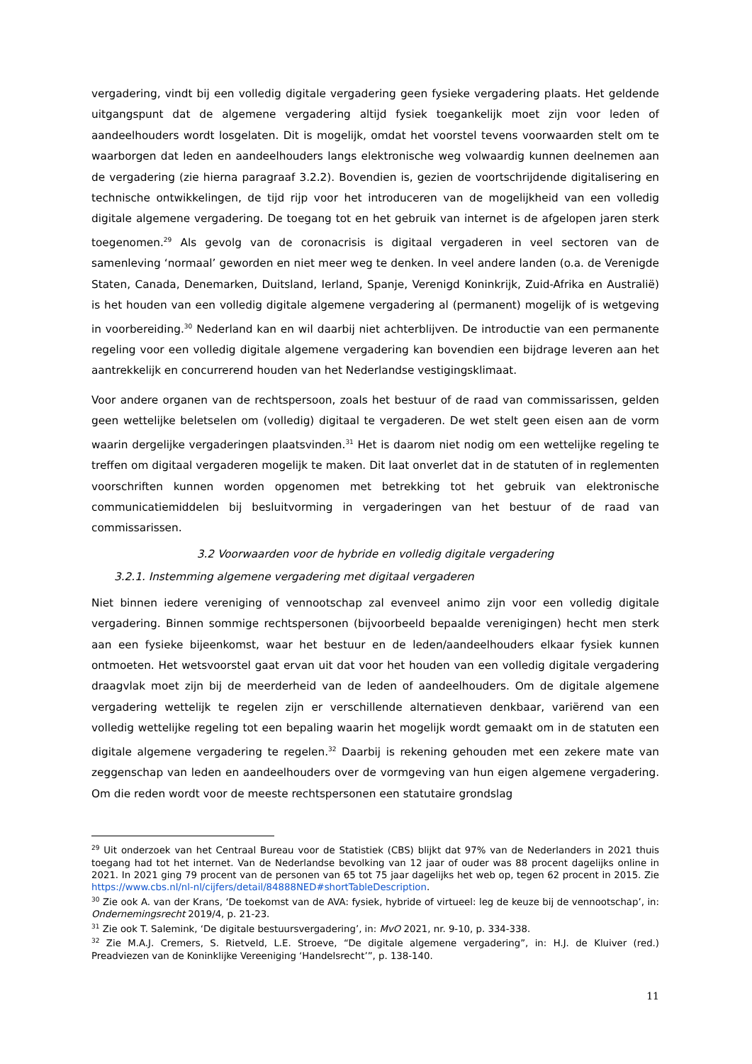vergadering, vindt bij een volledig digitale vergadering geen fysieke vergadering plaats. Het geldende uitgangspunt dat de algemene vergadering altijd fysiek toegankelijk moet zijn voor leden of aandeelhouders wordt losgelaten. Dit is mogelijk, omdat het voorstel tevens voorwaarden stelt om te waarborgen dat leden en aandeelhouders langs elektronische weg volwaardig kunnen deelnemen aan de vergadering (zie hierna paragraaf 3.2.2). Bovendien is, gezien de voortschrijdende digitalisering en technische ontwikkelingen, de tijd rijp voor het introduceren van de mogelijkheid van een volledig digitale algemene vergadering. De toegang tot en het gebruik van internet is de afgelopen jaren sterk toegenomen.<sup>29</sup> Als gevolg van de coronacrisis is digitaal vergaderen in veel sectoren van de samenleving ‘normaal’ geworden en niet meer weg te denken. In veel andere landen (o.a. de Verenigde Staten, Canada, Denemarken, Duitsland, Ierland, Spanje, Verenigd Koninkrijk, Zuid-Afrika en Australië) is het houden van een volledig digitale algemene vergadering al (permanent) mogelijk of is wetgeving in voorbereiding.<sup>30</sup> Nederland kan en wil daarbij niet achterblijven. De introductie van een permanente regeling voor een volledig digitale algemene vergadering kan bovendien een bijdrage leveren aan het aantrekkelijk en concurrerend houden van het Nederlandse vestigingsklimaat.
Voor andere organen van de rechtspersoon, zoals het bestuur of de raad van commissarissen, gelden geen wettelijke beletselen om (volledig) digitaal te vergaderen. De wet stelt geen eisen aan de vorm waarin dergelijke vergaderingen plaatsvinden.<sup>31</sup> Het is daarom niet nodig om een wettelijke regeling te treffen om digitaal vergaderen mogelijk te maken. Dit laat onverlet dat in de statuten of in reglementen voorschriften kunnen worden opgenomen met betrekking tot het gebruik van elektronische communicatiemiddelen bij besluitvorming in vergaderingen van het bestuur of de raad van commissarissen.
3.2 Voorwaarden voor de hybride en volledig digitale vergadering
3.2.1. Instemming algemene vergadering met digitaal vergaderen
Niet binnen iedere vereniging of vennootschap zal evenveel animo zijn voor een volledig digitale vergadering. Binnen sommige rechtspersonen (bijvoorbeeld bepaalde verenigingen) hecht men sterk aan een fysieke bijeenkomst, waar het bestuur en de leden/aandeelhouders elkaar fysiek kunnen ontmoeten. Het wetsvoorstel gaat ervan uit dat voor het houden van een volledig digitale vergadering draagvlak moet zijn bij de meerderheid van de leden of aandeelhouders. Om de digitale algemene vergadering wettelijk te regelen zijn er verschillende alternatieven denkbaar, variërend van een volledig wettelijke regeling tot een bepaling waarin het mogelijk wordt gemaakt om in de statuten een digitale algemene vergadering te regelen.<sup>32</sup> Daarbij is rekening gehouden met een zekere mate van zeggenschap van leden en aandeelhouders over de vormgeving van hun eigen algemene vergadering. Om die reden wordt voor de meeste rechtspersonen een statutaire grondslag
<sup>29</sup> Uit onderzoek van het Centraal Bureau voor de Statistiek (CBS) blijkt dat 97% van de Nederlanders in 2021 thuis toegang had tot het internet. Van de Nederlandse bevolking van 12 jaar of ouder was 88 procent dagelijks online in 2021. In 2021 ging 79 procent van de personen van 65 tot 75 jaar dagelijks het web op, tegen 62 procent in 2015. Zie https://www.cbs.nl/nl-nl/cijfers/detail/84888NED#shortTableDescription.
<sup>30</sup> Zie ook A. van der Krans, ‘De toekomst van de AVA: fysiek, hybride of virtueel: leg de keuze bij de vennootschap’, in: Ondernemingsrecht 2019/4, p. 21-23.
<sup>31</sup> Zie ook T. Salemink, ‘De digitale bestuursvergadering’, in: MvO 2021, nr. 9-10, p. 334-338.
<sup>32</sup> Zie M.A.J. Cremers, S. Rietveld, L.E. Stroeve, “De digitale algemene vergadering”, in: H.J. de Kluiver (red.) Preadviezen van de Koninklijke Vereeniging ‘Handelsrecht’”, p. 138-140.
11